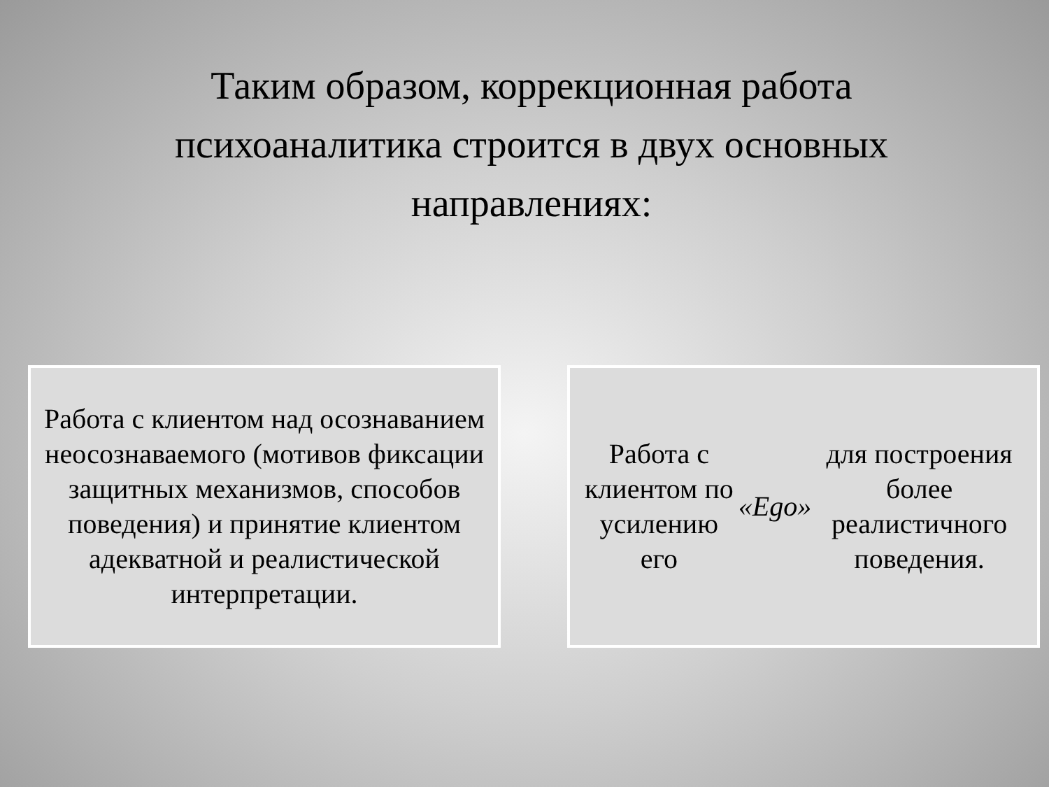Таким образом, коррекционная работа психоаналитика строится в двух основных направлениях:
Работа с клиентом над осознаванием неосознаваемого (мотивов фиксации защитных механизмов, способов поведения) и принятие клиентом адекватной и реалистической интерпретации.
Работа с клиентом по усилению его «Ego» для построения более реалистичного поведения.